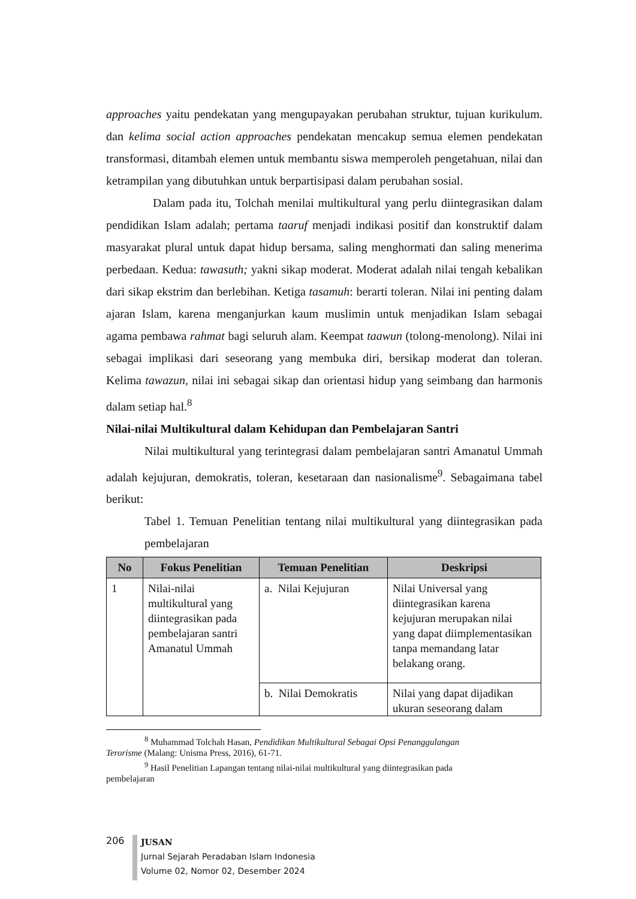approaches yaitu pendekatan yang mengupayakan perubahan struktur, tujuan kurikulum. dan kelima social action approaches pendekatan mencakup semua elemen pendekatan transformasi, ditambah elemen untuk membantu siswa memperoleh pengetahuan, nilai dan ketrampilan yang dibutuhkan untuk berpartisipasi dalam perubahan sosial.
Dalam pada itu, Tolchah menilai multikultural yang perlu diintegrasikan dalam pendidikan Islam adalah; pertama taaruf menjadi indikasi positif dan konstruktif dalam masyarakat plural untuk dapat hidup bersama, saling menghormati dan saling menerima perbedaan. Kedua: tawasuth; yakni sikap moderat. Moderat adalah nilai tengah kebalikan dari sikap ekstrim dan berlebihan. Ketiga tasamuh: berarti toleran. Nilai ini penting dalam ajaran Islam, karena menganjurkan kaum muslimin untuk menjadikan Islam sebagai agama pembawa rahmat bagi seluruh alam. Keempat taawun (tolong-menolong). Nilai ini sebagai implikasi dari seseorang yang membuka diri, bersikap moderat dan toleran. Kelima tawazun, nilai ini sebagai sikap dan orientasi hidup yang seimbang dan harmonis dalam setiap hal.<sup>8</sup>
Nilai-nilai Multikultural dalam Kehidupan dan Pembelajaran Santri
Nilai multikultural yang terintegrasi dalam pembelajaran santri Amanatul Ummah adalah kejujuran, demokratis, toleran, kesetaraan dan nasionalisme<sup>9</sup>. Sebagaimana tabel berikut:
Tabel 1. Temuan Penelitian tentang nilai multikultural yang diintegrasikan pada pembelajaran
| No | Fokus Penelitian | Temuan Penelitian | Deskripsi |
| --- | --- | --- | --- |
| 1 | Nilai-nilai multikultural yang diintegrasikan pada pembelajaran santri Amanatul Ummah | a. Nilai Kejujuran | Nilai Universal yang diintegrasikan karena kejujuran merupakan nilai yang dapat diimplementasikan tanpa memandang latar belakang orang. |
| | | b. Nilai Demokratis | Nilai yang dapat dijadikan ukuran seseorang dalam |
<sup>8</sup> Muhammad Tolchah Hasan, Pendidikan Multikultural Sebagai Opsi Penanggulangan
Terorisme (Malang: Unisma Press, 2016), 61-71.
<sup>9</sup> Hasil Penelitian Lapangan tentang nilai-nilai multikultural yang diintegrasikan pada
pembelajaran
206
JUSAN
Jurnal Sejarah Peradaban Islam Indonesia
Volume 02, Nomor 02, Desember 2024